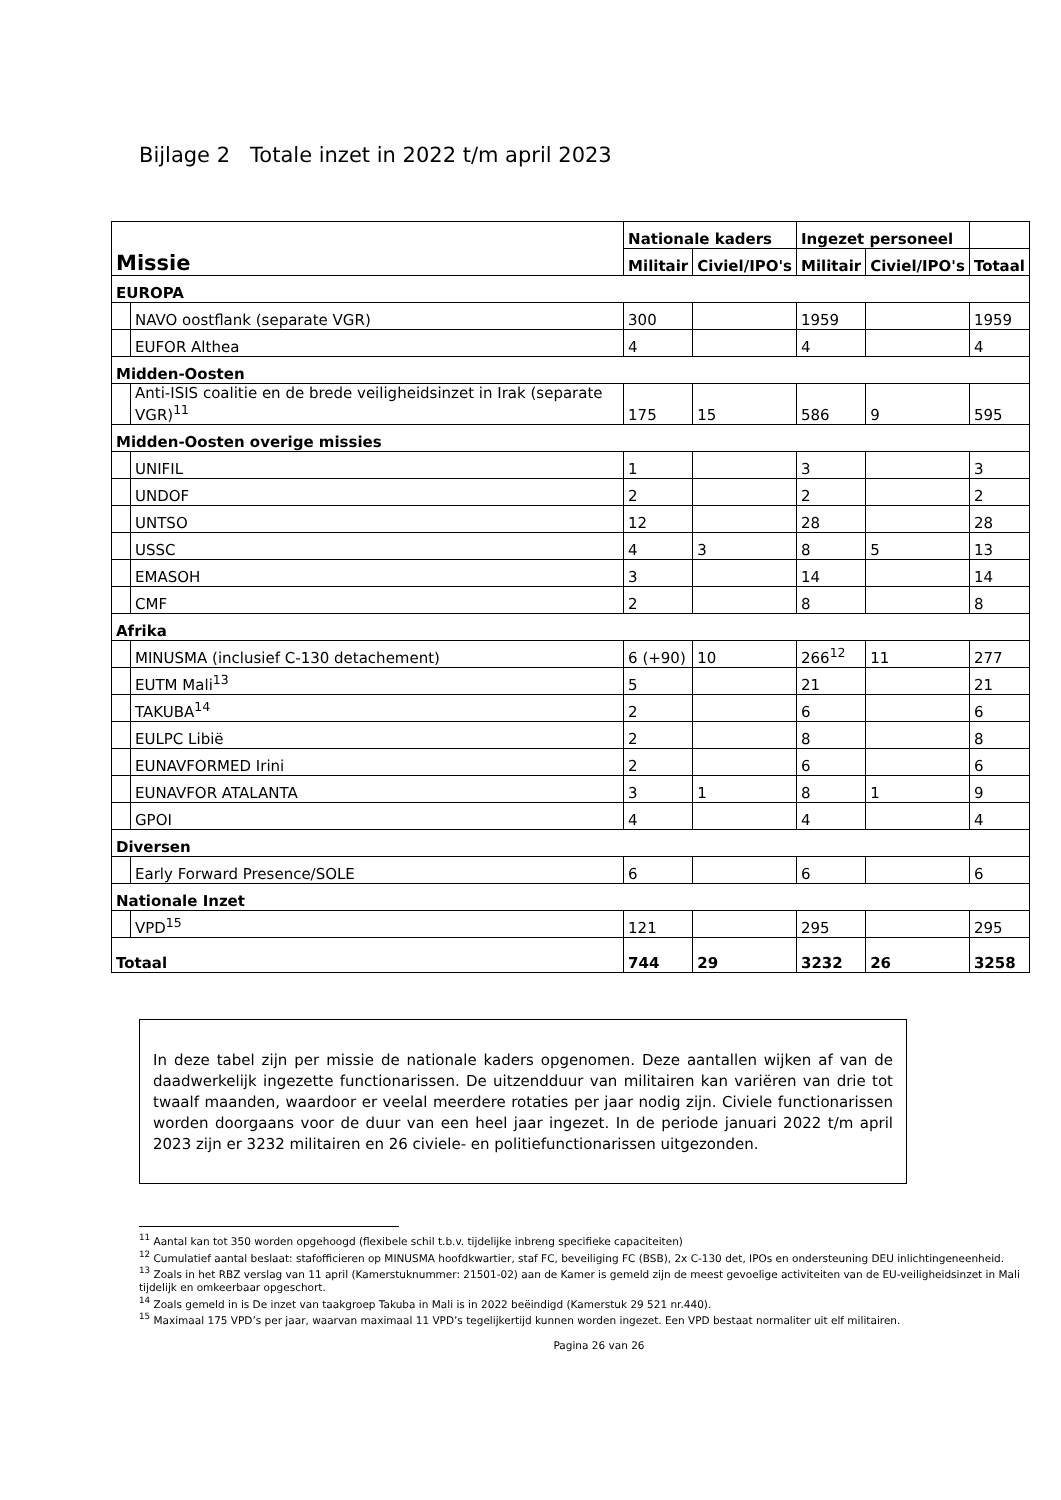Bijlage 2 Totale inzet in 2022 t/m april 2023
| Missie | | Nationale kaders | | Ingezet personeel | | |
| --- | --- | --- | --- | --- | --- | --- |
| | | Militair | Civiel/IPO's | Militair | Civiel/IPO's | Totaal |
| EUROPA | | | | | | |
| | NAVO oostflank (separate VGR) | 300 | | 1959 | | 1959 |
| | EUFOR Althea | 4 | | 4 | | 4 |
| Midden-Oosten | | | | | | |
| | Anti-ISIS coalitie en de brede veiligheidsinzet in Irak (separate VGR)<sup>11</sup> | 175 | 15 | 586 | 9 | 595 |
| Midden-Oosten overige missies | | | | | | |
| | UNIFIL | 1 | | 3 | | 3 |
| | UNDOF | 2 | | 2 | | 2 |
| | UNTSO | 12 | | 28 | | 28 |
| | USSC | 4 | 3 | 8 | 5 | 13 |
| | EMASOH | 3 | | 14 | | 14 |
| | CMF | 2 | | 8 | | 8 |
| Afrika | | | | | | |
| | MINUSMA (inclusief C-130 detachement) | 6 (+90) | 10 | 266<sup>12</sup> | 11 | 277 |
| | EUTM Mali<sup>13</sup> | 5 | | 21 | | 21 |
| | TAKUBA<sup>14</sup> | 2 | | 6 | | 6 |
| | EULPC Libië | 2 | | 8 | | 8 |
| | EUNAVFORMED Irini | 2 | | 6 | | 6 |
| | EUNAVFOR ATALANTA | 3 | 1 | 8 | 1 | 9 |
| | GPOI | 4 | | 4 | | 4 |
| Diversen | | | | | | |
| | Early Forward Presence/SOLE | 6 | | 6 | | 6 |
| Nationale Inzet | | | | | | |
| | VPD<sup>15</sup> | 121 | | 295 | | 295 |
| Totaal | | 744 | 29 | 3232 | 26 | 3258 |
In deze tabel zijn per missie de nationale kaders opgenomen. Deze aantallen wijken af van de daadwerkelijk ingezette functionarissen. De uitzendduur van militairen kan variëren van drie tot twaalf maanden, waardoor er veelal meerdere rotaties per jaar nodig zijn. Civiele functionarissen worden doorgaans voor de duur van een heel jaar ingezet. In de periode januari 2022 t/m april 2023 zijn er 3232 militairen en 26 civiele- en politiefunctionarissen uitgezonden.
<sup>11</sup> Aantal kan tot 350 worden opgehoogd (flexibele schil t.b.v. tijdelijke inbreng specifieke capaciteiten)
<sup>12</sup> Cumulatief aantal beslaat: stafofficieren op MINUSMA hoofdkwartier, staf FC, beveiliging FC (BSB), 2x C-130 det, IPOs en ondersteuning DEU inlichtingeneenheid.
<sup>13</sup> Zoals in het RBZ verslag van 11 april (Kamerstuknummer: 21501-02) aan de Kamer is gemeld zijn de meest gevoelige activiteiten van de EU-veiligheidsinzet in Mali tijdelijk en omkeerbaar opgeschort.
<sup>14</sup> Zoals gemeld in is De inzet van taakgroep Takuba in Mali is in 2022 beëindigd (Kamerstuk 29 521 nr.440).
<sup>15</sup> Maximaal 175 VPD’s per jaar, waarvan maximaal 11 VPD’s tegelijkertijd kunnen worden ingezet. Een VPD bestaat normaliter uit elf militairen.
Pagina 26 van 26